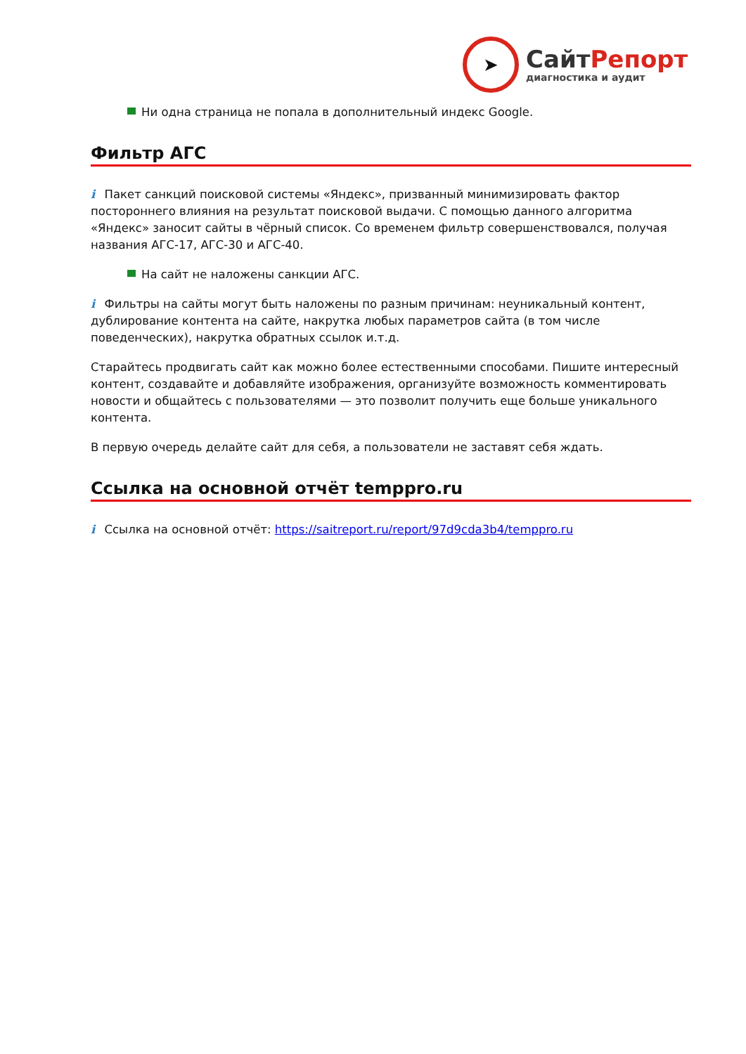➤
СайтРепорт
диагностика и аудит
Ни одна страница не попала в дополнительный индекс Google.
Фильтр АГС
i Пакет санкций поисковой системы «Яндекс», призванный минимизировать фактор постороннего влияния на результат поисковой выдачи. С помощью данного алгоритма «Яндекс» заносит сайты в чёрный список. Со временем фильтр совершенствовался, получая названия АГС-17, АГС-30 и АГС-40.
На сайт не наложены санкции АГС.
i Фильтры на сайты могут быть наложены по разным причинам: неуникальный контент, дублирование контента на сайте, накрутка любых параметров сайта (в том числе поведенческих), накрутка обратных ссылок и.т.д.
Старайтесь продвигать сайт как можно более естественными способами. Пишите интересный контент, создавайте и добавляйте изображения, организуйте возможность комментировать новости и общайтесь с пользователями — это позволит получить еще больше уникального контента.
В первую очередь делайте сайт для себя, а пользователи не заставят себя ждать.
Ссылка на основной отчёт temppro.ru
i Ссылка на основной отчёт: https://saitreport.ru/report/97d9cda3b4/temppro.ru